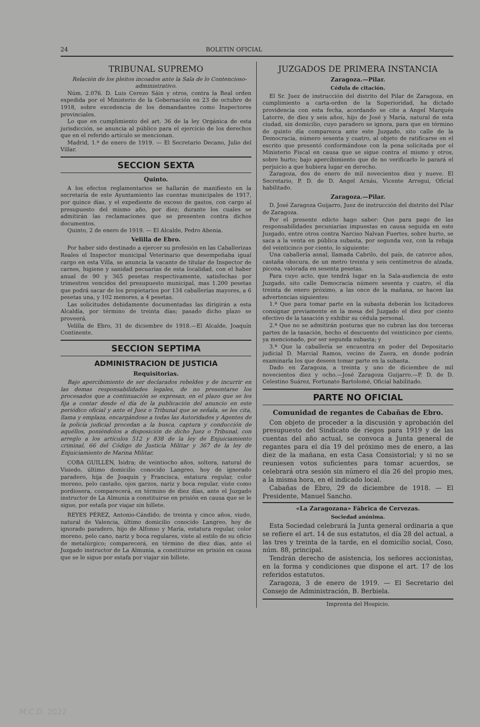24 BOLETIN OFICIAL
TRIBUNAL SUPREMO
Relación de los pleitos incoados ante la Sala de lo Contencioso-administrativo.
Núm. 2.076. D. Luis Cerezo Sáin y otros, contra la Real orden expedida por el Ministerio de la Gobernación en 23 de octubre de 1918, sobre excedencia de los demandantes como Inspectores provinciales.
Lo que en cumplimiento del art. 36 de la ley Orgánica de esta jurisdicción, se anuncia al público para el ejercicio de los derechos que en el referido artículo se mencionan.
Madrid, 1.º de enero de 1919. — El Secretario Decano, Julio del Villar.
SECCION SEXTA
Quinto.
A los efectos reglamentarios se hallarán de manifiesto en la secretaría de este Ayuntamiento las cuentas municipales de 1917, por quince días, y el expediente de exceso de gastos, con cargo al presupuesto del mismo año, por diez; durante los cuales se admitirán las reclamaciones que se presenten contra dichos documentos.
Quinto, 2 de enero de 1919. — El Alcalde, Pedro Abenia.
Velilla de Ebro.
Por haber sido destinado a ejercer su profesión en las Caballerizas Reales el Inspector municipal Veterinario que desempeñaba igual cargo en esta Villa, se anuncia la vacante de titular de Inspector de carnes, higiene y sanidad pecuarias de esta localidad, con el haber anual de 90 y 365 pesetas respectivamente, satisfechas por trimestres vencidos del presupuesto municipal, mas 1.200 pesetas que podrá sacar de los propietarios por 134 caballerías mayores, a 6 pesetas una, y 102 menores, a 4 pesetas.
Las solicitudes debidamente documentadas las dirigirán a esta Alcaldía, por término de treinta días; pasado dicho plazo se proveerá.
Velilla de Ebro, 31 de diciembre de 1918.—El Alcalde, Joaquín Continente.
SECCION SEPTIMA
ADMINISTRACION DE JUSTICIA
Requisitorias.
Bajo apercibimiento de ser declarados rebeldes y de incurrir en las demas responsabilidades legales, de no presentarse los procesados que a continuación se expresan, en el plazo que se les fija a contar desde el día de la publicación del anuncio en este periódico oficial y ante el Juez o Tribunal que se señala, se les cita, llama y emplaza, encargándose a todas las Autoridades y Agentes de la policía judicial procedan a la busca, captura y conducción de aquéllos, poniéndolos a disposición de dicho Juez o Tribunal, con arreglo a los artículos 512 y 838 de la ley de Enjuiciamiento criminal, 66 del Código de Justicia Militar y 367 de la ley de Enjuiciamiento de Marina Militar.
COBA GUILLÉN, Isidra; de veintiocho años, soltera, natural de Visiedo, último domicilio conocido Langreo, hoy de ignorado paradero, hija de Joaquín y Francisca, estatura regular, color moreno, pelo castaño, ojos garzos, nariz y boca regular, viste como pordiosera, comparecerá, en término de diez días, ante el Juzgado instructor de La Almunia a constituirse en prisión en causa que se le sigue, por estafa por viajar sin billete.
REYES PÉREZ, Antonio-Cándido; de treinta y cinco años, viudo, natural de Valencia, último domicilio conocido Langreo, hoy de ignorado paradero, hijo de Alfonso y María, estatura regular, color moreno, pelo cano, nariz y boca regulares, viste al estilo de su oficio de metalúrgico; comparecerá, en término de diez días, ante el Juzgado instructor de La Almunia, a constituirse en prisión en causa que se le sigue por estafa por viajar sin billete.
JUZGADOS DE PRIMERA INSTANCIA
Zaragoza.—Pilar.
Cédula de citación.
El Sr. Juez de instrucción del distrito del Pilar de Zaragoza, en cumplimiento a carta-orden de la Superioridad, ha dictado providencia con esta fecha, acordando se cite a Angel Marqués Latorre, de diez y seis años, hijo de José y María, natural de esta ciudad, sin domicilio, cuyo paradero se ignora, para que en término de quinto día comparezca ante este Juzgado, sito calle de la Democracia, número sesenta y cuatro, al objeto de ratificarse en el escrito que presentó conformándose con la pena solicitada por el Ministerio Fiscal en causa que se sigue contra el mismo y otros, sobre hurto; bajo apercibimiento que de no verificarlo le parará el perjuicio a que hubiera lugar en derecho.
Zaragoza, dos de enero de mil novecientos diez y nueve. El Secretario, P. D. de D. Angel Arnáu, Vicente Arregui, Oficial habilitado.
Zaragoza.—Pilar.
D. José Zaragoza Guijarro, Juez de instrucción del distrito del Pilar de Zaragoza.
Por el presente edicto hago saber: Que para pago de las responsabilidades pecuniarias impuestas en causa seguida en este Juzgado, entre otros contra Narciso Nalvan Fuertes, sobre hurto, se saca a la venta en pública subasta, por segunda vez, con la rebaja del veinticinco por ciento, lo siguiente:
Una caballería asnal, llamada Cabrilo, del país, de catorce años, castaña obscura, de un metro treinta y seis centímetros de alzada, picona, valorada en sesenta pesetas.
Para cuyo acto, que tendrá lugar en la Sala-audiencia de este Juzgado, sito calle Democracia número sesenta y cuatro, el día treinta de enero próximo, a las once de la mañana, se hacen las advertencias siguientes:
1.ª Que para tomar parte en la subasta deberán los licitadores consignar previamente en la mesa del Juzgado el diez por ciento efectivo de la tasación y exhibir su cédula personal.
2.ª Que no se admitirán posturas que no cubran las dos terceras partes de la tasación, hecho el descuento del veinticinco por ciento, ya mencionado, por ser segunda subasta; y
3.ª Que la caballería se encuentra en poder del Depositario judicial D. Marcial Ramos, vecino de Zuera, en donde podrán examinarla los que deseen tomar parte en la subasta.
Dado en Zaragoza, a treinta y uno de diciembre de mil novecientos diez y ocho.—José Zaragoza Guijarro.—P. D. de D. Celestino Suárez, Fortunato Bartolomé, Oficial habilitado.
PARTE NO OFICIAL
Comunidad de regantes de Cabañas de Ebro.
Con objeto de proceder a la discusión y aprobación del presupuesto del Sindicato de riegos para 1919 y de las cuentas del año actual, se convoca a Junta general de regantes para el día 19 del próximo mes de enero, a las diez de la mañana, en esta Casa Consistorial; y si no se reuniesen votos suficientes para tomar acuerdos, se celebrará otra sesión sin número el día 26 del propio mes, a la misma hora, en el indicado local.
Cabañas de Ebro, 29 de diciembre de 1918. — El Presidente, Manuel Sancho.
«La Zaragozana» Fábrica de Cervezas.
Sociedad anónima.
Esta Sociedad celebrará la Junta general ordinaria a que se refiere el art. 14 de sus estatutos, el día 28 del actual, a las tres y treinta de la tarde, en el domicilio social, Coso, núm. 88, principal.
Tendrán derecho de asistencia, los señores accionistas, en la forma y condiciones que dispone el art. 17 de los referidos estatutos.
Zaragoza, 3 de enero de 1919. — El Secretario del Consejo de Administración, B. Berbiela.
Imprenta del Hospicio.
M.C.D. 2022